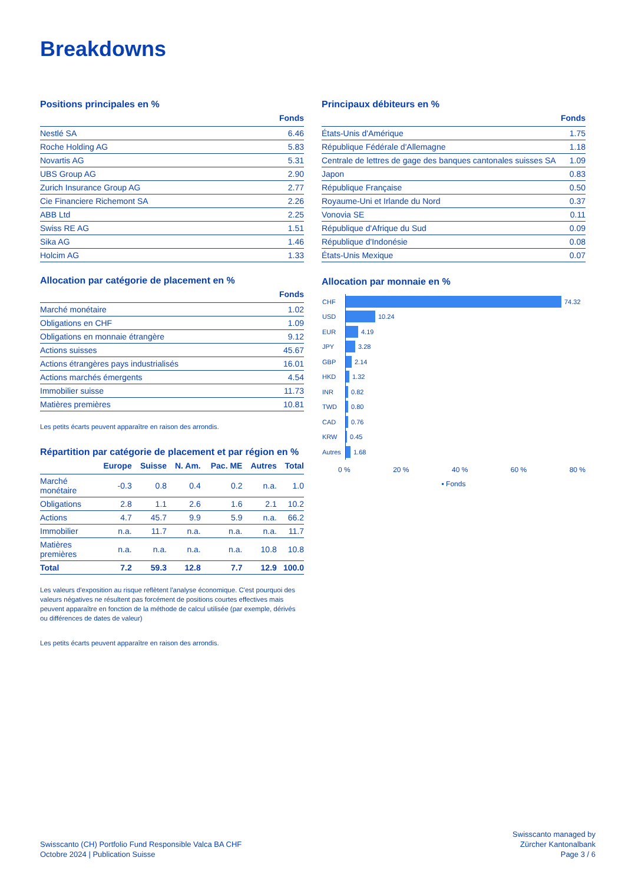Breakdowns
Positions principales en %
| | Fonds |
| --- | --- |
| Nestlé SA | 6.46 |
| Roche Holding AG | 5.83 |
| Novartis AG | 5.31 |
| UBS Group AG | 2.90 |
| Zurich Insurance Group AG | 2.77 |
| Cie Financiere Richemont SA | 2.26 |
| ABB Ltd | 2.25 |
| Swiss RE AG | 1.51 |
| Sika AG | 1.46 |
| Holcim AG | 1.33 |
Allocation par catégorie de placement en %
| | Fonds |
| --- | --- |
| Marché monétaire | 1.02 |
| Obligations en CHF | 1.09 |
| Obligations en monnaie étrangère | 9.12 |
| Actions suisses | 45.67 |
| Actions étrangères pays industrialisés | 16.01 |
| Actions marchés émergents | 4.54 |
| Immobilier suisse | 11.73 |
| Matières premières | 10.81 |
Les petits écarts peuvent apparaître en raison des arrondis.
Répartition par catégorie de placement et par région en %
| | Europe | Suisse | N. Am. | Pac. ME | Autres | Total |
| --- | --- | --- | --- | --- | --- | --- |
| Marché monétaire | -0.3 | 0.8 | 0.4 | 0.2 | n.a. | 1.0 |
| Obligations | 2.8 | 1.1 | 2.6 | 1.6 | 2.1 | 10.2 |
| Actions | 4.7 | 45.7 | 9.9 | 5.9 | n.a. | 66.2 |
| Immobilier | n.a. | 11.7 | n.a. | n.a. | n.a. | 11.7 |
| Matières premières | n.a. | n.a. | n.a. | n.a. | 10.8 | 10.8 |
| Total | 7.2 | 59.3 | 12.8 | 7.7 | 12.9 | 100.0 |
Les valeurs d'exposition au risque reflètent l'analyse économique. C'est pourquoi des valeurs négatives ne résultent pas forcément de positions courtes effectives mais peuvent apparaître en fonction de la méthode de calcul utilisée (par exemple, dérivés ou différences de dates de valeur)
Les petits écarts peuvent apparaître en raison des arrondis.
Principaux débiteurs en %
| | Fonds |
| --- | --- |
| États-Unis d'Amérique | 1.75 |
| République Fédérale d'Allemagne | 1.18 |
| Centrale de lettres de gage des banques cantonales suisses SA | 1.09 |
| Japon | 0.83 |
| République Française | 0.50 |
| Royaume-Uni et Irlande du Nord | 0.37 |
| Vonovia SE | 0.11 |
| République d'Afrique du Sud | 0.09 |
| République d'Indonésie | 0.08 |
| États-Unis Mexique | 0.07 |
Allocation par monnaie en %
CHF 74.32
USD 10.24
EUR 4.19
JPY 3.28
GBP 2.14
HKD 1.32
INR 0.82
TWD 0.80
CAD 0.76
KRW 0.45
Autres 1.68
0 % 20 % 40 % 60 % 80 %
▪ Fonds
Swisscanto (CH) Portfolio Fund Responsible Valca BA CHF
Octobre 2024 | Publication Suisse
Swisscanto managed by
Zürcher Kantonalbank
Page 3 / 6